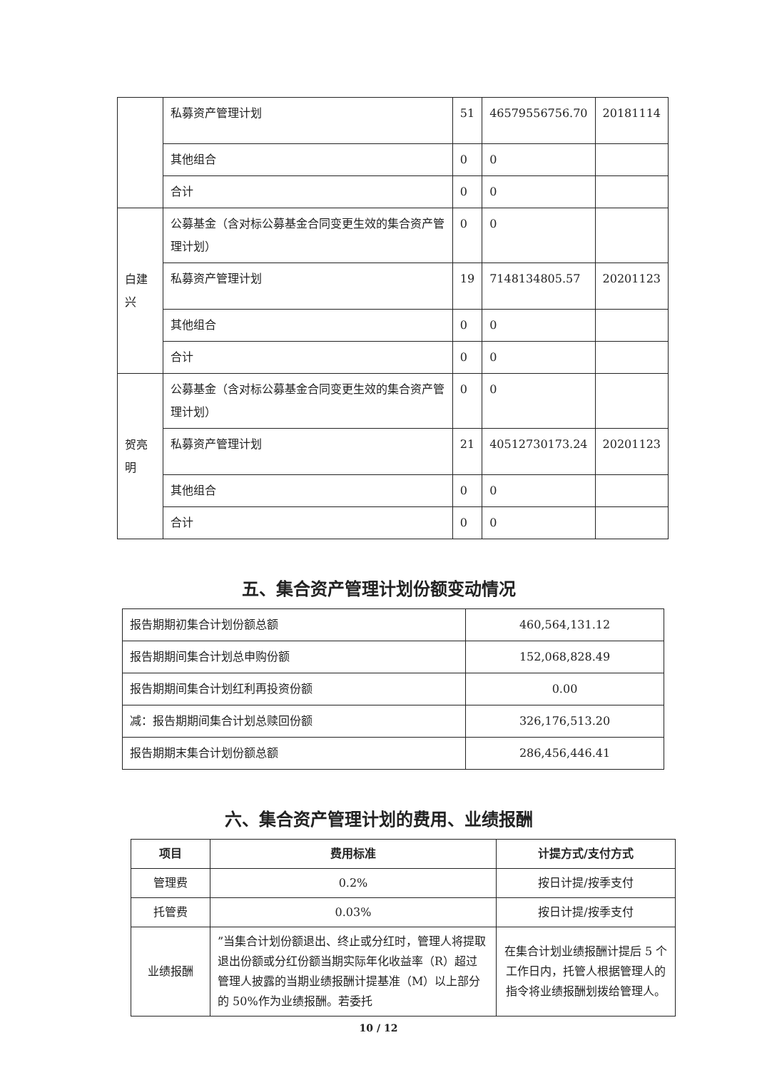| | 私募资产管理计划 | 51 | 46579556756.70 | 20181114 |
| | 其他组合 | 0 | 0 | |
| | 合计 | 0 | 0 | |
| 白建兴 | 公募基金（含对标公募基金合同变更生效的集合资产管理计划） | 0 | 0 | |
| | 私募资产管理计划 | 19 | 7148134805.57 | 20201123 |
| | 其他组合 | 0 | 0 | |
| | 合计 | 0 | 0 | |
| 贺亮明 | 公募基金（含对标公募基金合同变更生效的集合资产管理计划） | 0 | 0 | |
| | 私募资产管理计划 | 21 | 40512730173.24 | 20201123 |
| | 其他组合 | 0 | 0 | |
| | 合计 | 0 | 0 | |
五、集合资产管理计划份额变动情况
| 报告期期初集合计划份额总额 | 460,564,131.12 |
| 报告期期间集合计划总申购份额 | 152,068,828.49 |
| 报告期期间集合计划红利再投资份额 | 0.00 |
| 减：报告期期间集合计划总赎回份额 | 326,176,513.20 |
| 报告期期末集合计划份额总额 | 286,456,446.41 |
六、集合资产管理计划的费用、业绩报酬
| 项目 | 费用标准 | 计提方式/支付方式 |
| --- | --- | --- |
| 管理费 | 0.2% | 按日计提/按季支付 |
| 托管费 | 0.03% | 按日计提/按季支付 |
| 业绩报酬 | ”当集合计划份额退出、终止或分红时，管理人将提取退出份额或分红份额当期实际年化收益率（R）超过管理人披露的当期业绩报酬计提基准（M）以上部分的 50%作为业绩报酬。若委托 | 在集合计划业绩报酬计提后 5 个工作日内，托管人根据管理人的指令将业绩报酬划拨给管理人。 |
10 / 12